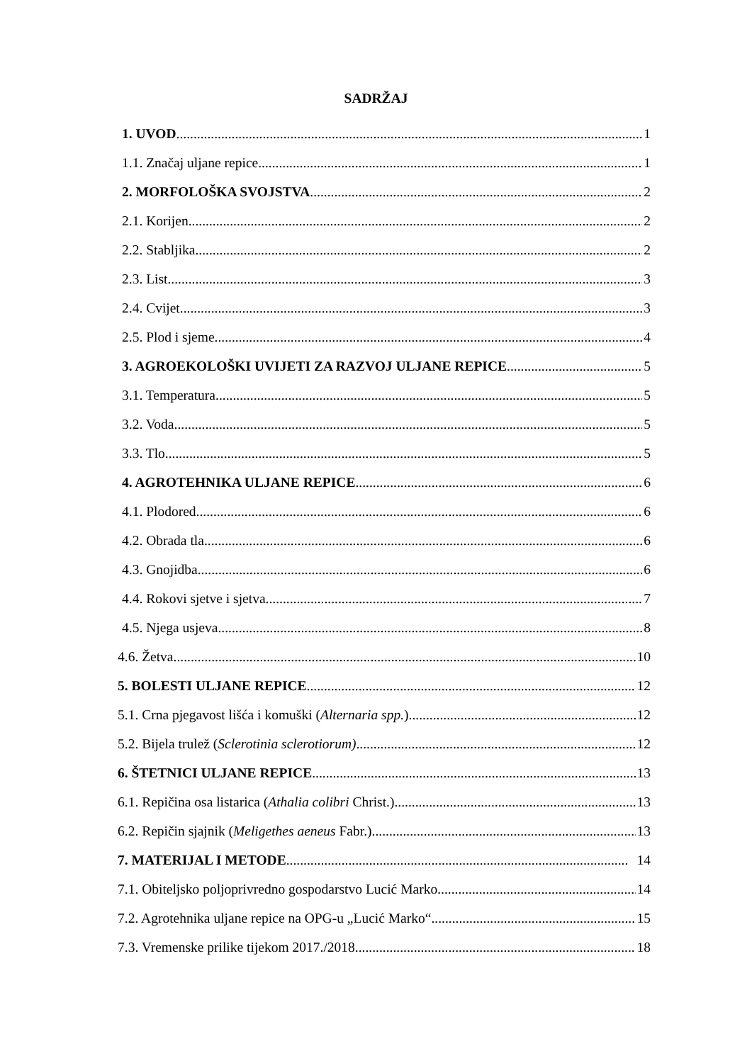SADRŽAJ
1. UVOD 1
1.1. Značaj uljane repice 1
2. MORFOLOŠKA SVOJSTVA 2
2.1. Korijen 2
2.2. Stabljika 2
2.3. List 3
2.4. Cvijet 3
2.5. Plod i sjeme 4
3. AGROEKOLOŠKI UVIJETI ZA RAZVOJ ULJANE REPICE 5
3.1. Temperatura 5
3.2. Voda 5
3.3. Tlo 5
4. AGROTEHNIKA ULJANE REPICE 6
4.1. Plodored 6
4.2. Obrada tla 6
4.3. Gnojidba 6
4.4. Rokovi sjetve i sjetva 7
4.5. Njega usjeva 8
4.6. Žetva 10
5. BOLESTI ULJANE REPICE 12
5.1. Crna pjegavost lišća i komuški (Alternaria spp.) 12
5.2. Bijela trulež (Sclerotinia sclerotiorum) 12
6. ŠTETNICI ULJANE REPICE 13
6.1. Repičina osa listarica (Athalia colibri Christ.) 13
6.2. Repičin sjajnik (Meligethes aeneus Fabr.) 13
7. MATERIJAL I METODE 14
7.1. Obiteljsko poljoprivredno gospodarstvo Lucić Marko 14
7.2. Agrotehnika uljane repice na OPG-u „Lucić Marko“ 15
7.3. Vremenske prilike tijekom 2017./2018. 18